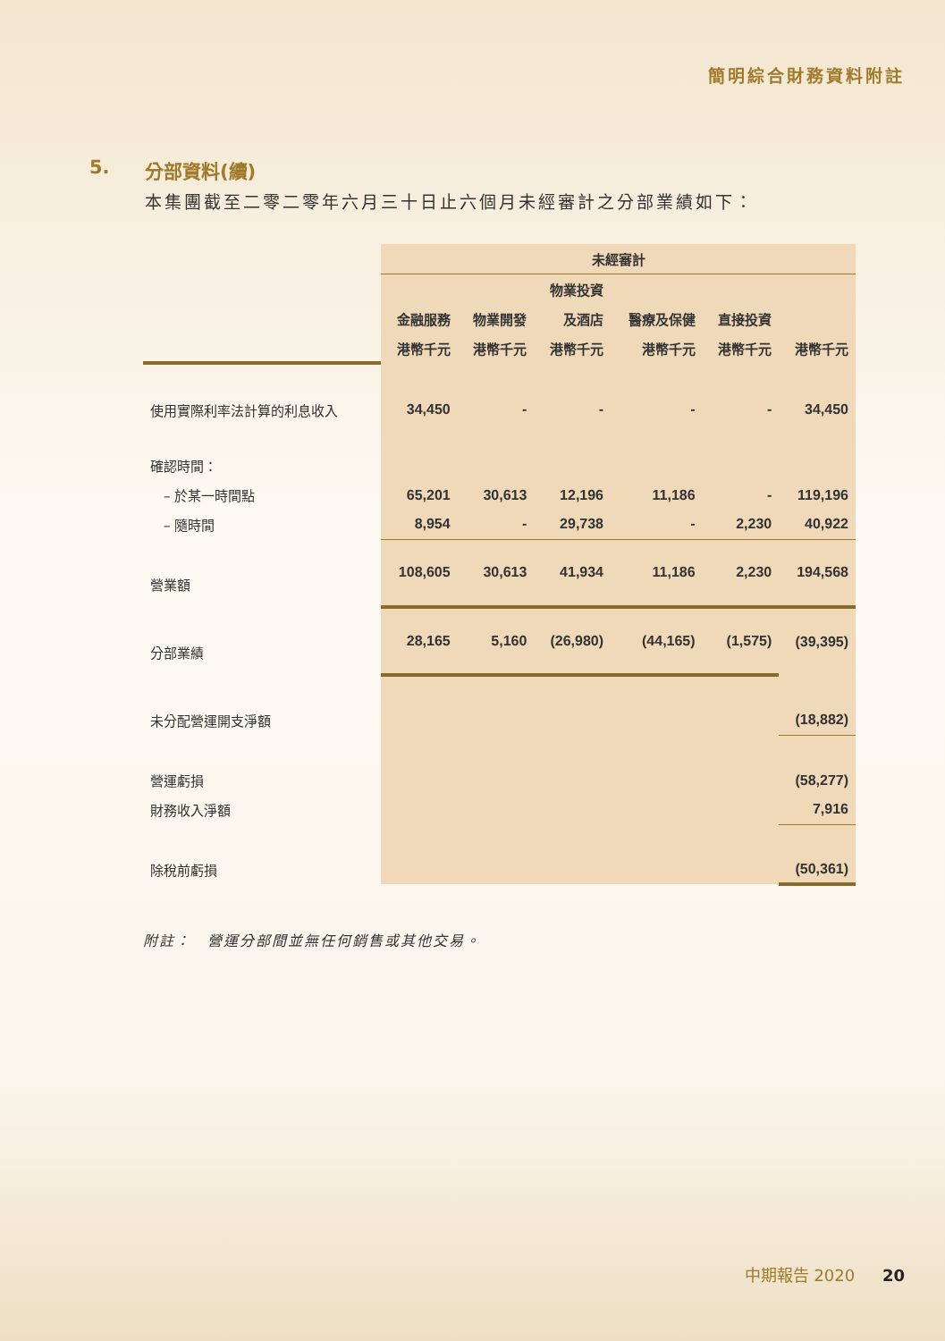簡明綜合財務資料附註
5. 分部資料(續)
本集團截至二零二零年六月三十日止六個月未經審計之分部業績如下：
| | 未經審計 | | | | | |
| | | | 物業投資 | | | |
| | 金融服務 | 物業開發 | 及酒店 | 醫療及保健 | 直接投資 | |
| | 港幣千元 | 港幣千元 | 港幣千元 | 港幣千元 | 港幣千元 | 港幣千元 |
| 使用實際利率法計算的利息收入 | 34,450 | - | - | - | - | 34,450 |
| 確認時間： | | | | | | |
| – 於某一時間點 | 65,201 | 30,613 | 12,196 | 11,186 | - | 119,196 |
| – 隨時間 | 8,954 | - | 29,738 | - | 2,230 | 40,922 |
| 營業額 | 108,605 | 30,613 | 41,934 | 11,186 | 2,230 | 194,568 |
| 分部業績 | 28,165 | 5,160 | (26,980) | (44,165) | (1,575) | (39,395) |
| 未分配營運開支淨額 | | | | | | (18,882) |
| 營運虧損 | | | | | | (58,277) |
| 財務收入淨額 | | | | | | 7,916 |
| 除稅前虧損 | | | | | | (50,361) |
附註：　營運分部間並無任何銷售或其他交易。
中期報告 2020 20